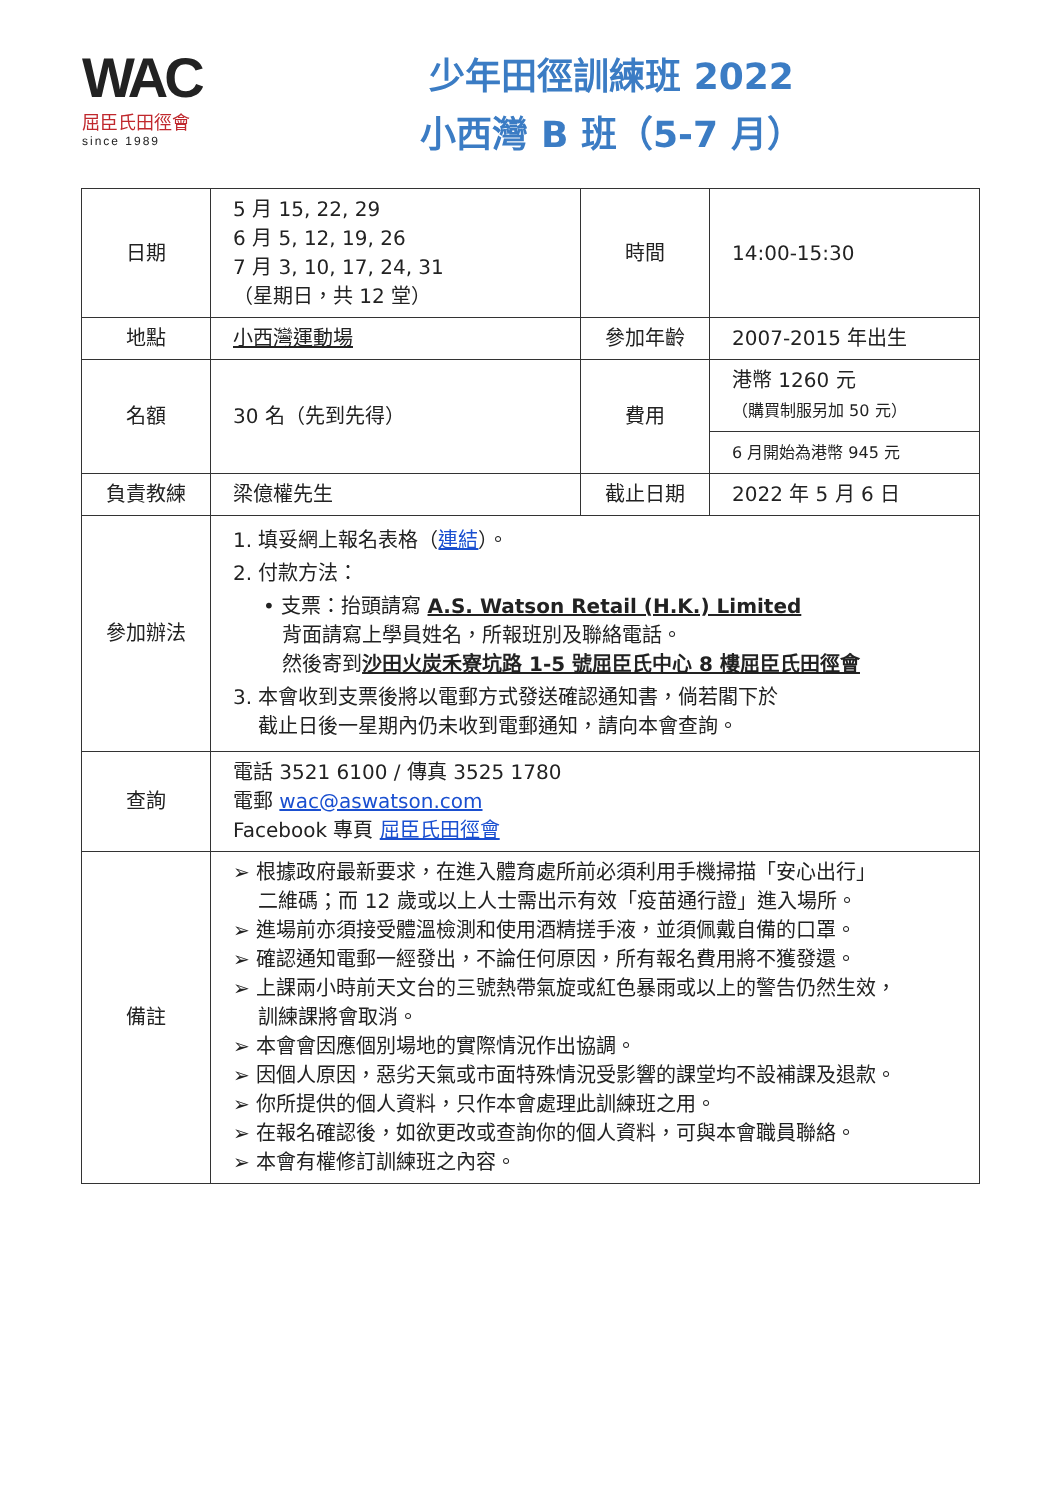WAC
屈臣氏田徑會
since 1989
少年田徑訓練班 2022
小西灣 B 班（5-7 月）
| 日期 | 5 月 15, 22, 29 6 月 5, 12, 19, 26 7 月 3, 10, 17, 24, 31 （星期日，共 12 堂） | 時間 | 14:00-15:30 |
| 地點 | 小西灣運動場 | 參加年齡 | 2007-2015 年出生 |
| 名額 | 30 名（先到先得） | 費用 | 港幣 1260 元 （購買制服另加 50 元） |
| | | | 6 月開始為港幣 945 元 |
| 負責教練 | 梁億權先生 | 截止日期 | 2022 年 5 月 6 日 |
| 參加辦法 | 1. 填妥網上報名表格（ 連結 ）。 2. 付款方法： • 支票：抬頭請寫 A.S. Watson Retail (H.K.) Limited 背面請寫上學員姓名，所報班別及聯絡電話。 然後寄到 沙田火炭禾寮坑路 1-5 號屈臣氏中心 8 樓屈臣氏田徑會 3. 本會收到支票後將以電郵方式發送確認通知書，倘若閣下於 截止日後一星期內仍未收到電郵通知，請向本會查詢。 | | |
| 查詢 | 電話 3521 6100 / 傳真 3525 1780 電郵 wac@aswatson.com Facebook 專頁 屈臣氏田徑會 | | |
| 備註 | ➢ 根據政府最新要求，在進入體育處所前必須利用手機掃描「安心出行」 二維碼；而 12 歲或以上人士需出示有效「疫苗通行證」進入場所。 ➢ 進場前亦須接受體溫檢測和使用酒精搓手液，並須佩戴自備的口罩。 ➢ 確認通知電郵一經發出，不論任何原因，所有報名費用將不獲發還。 ➢ 上課兩小時前天文台的三號熱帶氣旋或紅色暴雨或以上的警告仍然生效， 訓練課將會取消。 ➢ 本會會因應個別場地的實際情況作出協調。 ➢ 因個人原因，惡劣天氣或市面特殊情況受影響的課堂均不設補課及退款。 ➢ 你所提供的個人資料，只作本會處理此訓練班之用。 ➢ 在報名確認後，如欲更改或查詢你的個人資料，可與本會職員聯絡。 ➢ 本會有權修訂訓練班之內容。 | | |